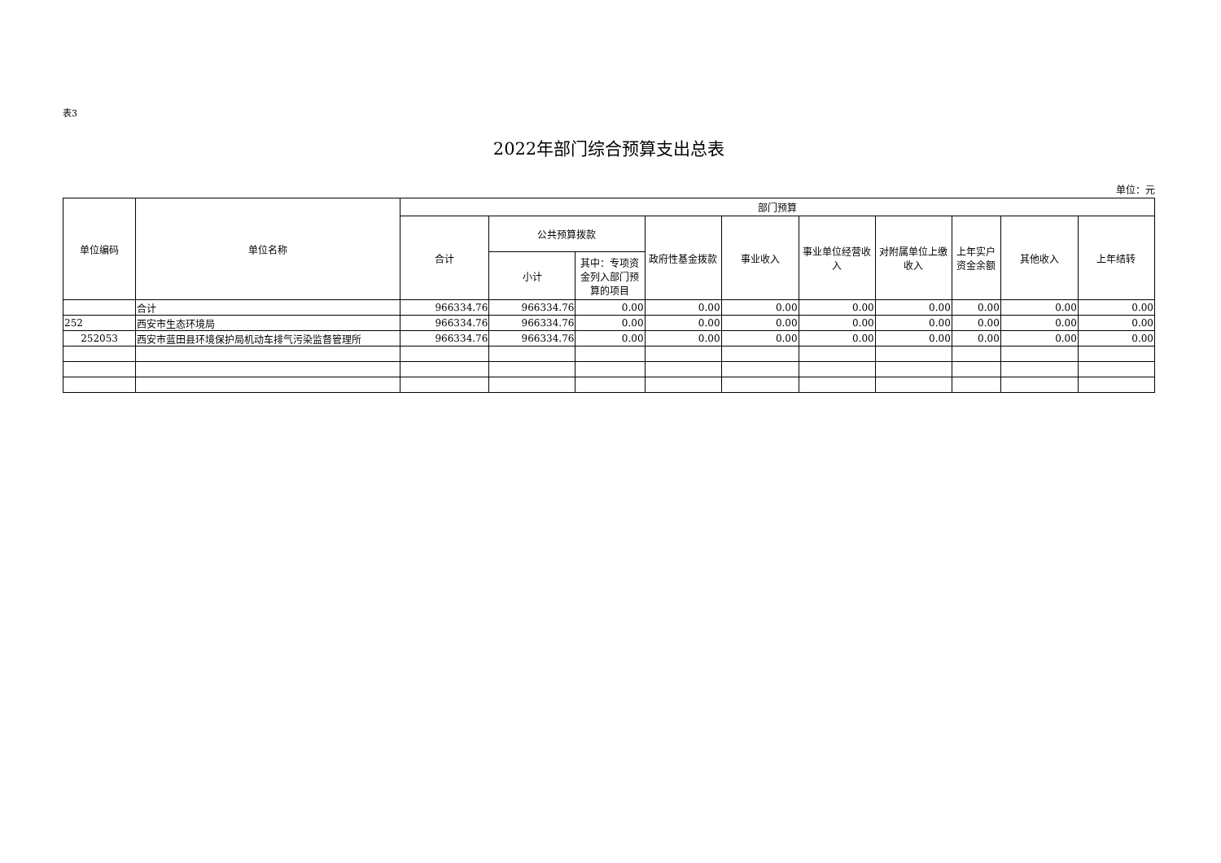表3
2022年部门综合预算支出总表
单位：元
| 单位编码 | 单位名称 | 部门预算 | | | | | | | | | |
| --- | --- | --- | --- | --- | --- | --- | --- | --- | --- | --- | --- |
| | | 合计 | 公共预算拨款 | | 政府性基金拨款 | 事业收入 | 事业单位经营收入 | 对附属单位上缴收入 | 上年实户资金余额 | 其他收入 | 上年结转 |
| | | | 小计 | 其中：专项资金列入部门预算的项目 | | | | | | | |
| | 合计 | 966334.76 | 966334.76 | 0.00 | 0.00 | 0.00 | 0.00 | 0.00 | 0.00 | 0.00 | 0.00 |
| 252 | 西安市生态环境局 | 966334.76 | 966334.76 | 0.00 | 0.00 | 0.00 | 0.00 | 0.00 | 0.00 | 0.00 | 0.00 |
| 252053 | 西安市蓝田县环境保护局机动车排气污染监督管理所 | 966334.76 | 966334.76 | 0.00 | 0.00 | 0.00 | 0.00 | 0.00 | 0.00 | 0.00 | 0.00 |